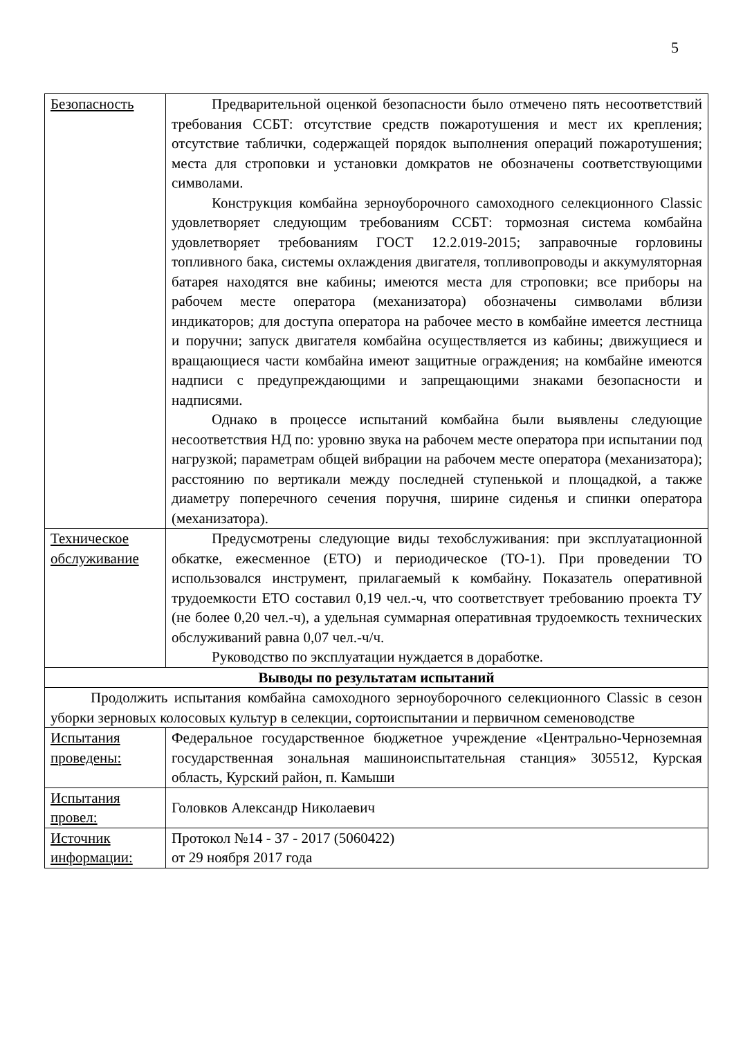5
| Безопасность | Предварительной оценкой безопасности было отмечено пять несоответствий требования ССБТ: отсутствие средств пожаротушения и мест их крепления; отсутствие таблички, содержащей порядок выполнения операций пожаротушения; места для строповки и установки домкратов не обозначены соответствующими символами. Конструкция комбайна зерноуборочного самоходного селекционного Classic удовлетворяет следующим требованиям ССБТ: тормозная система комбайна удовлетворяет требованиям ГОСТ 12.2.019-2015; заправочные горловины топливного бака, системы охлаждения двигателя, топливопроводы и аккумуляторная батарея находятся вне кабины; имеются места для строповки; все приборы на рабочем месте оператора (механизатора) обозначены символами вблизи индикаторов; для доступа оператора на рабочее место в комбайне имеется лестница и поручни; запуск двигателя комбайна осуществляется из кабины; движущиеся и вращающиеся части комбайна имеют защитные ограждения; на комбайне имеются надписи с предупреждающими и запрещающими знаками безопасности и надписями. Однако в процессе испытаний комбайна были выявлены следующие несоответствия НД по: уровню звука на рабочем месте оператора при испытании под нагрузкой; параметрам общей вибрации на рабочем месте оператора (механизатора); расстоянию по вертикали между последней ступенькой и площадкой, а также диаметру поперечного сечения поручня, ширине сиденья и спинки оператора (механизатора). |
| Техническое обслуживание | Предусмотрены следующие виды техобслуживания: при эксплуатационной обкатке, ежесменное (ЕТО) и периодическое (ТО-1). При проведении ТО использовался инструмент, прилагаемый к комбайну. Показатель оперативной трудоемкости ЕТО составил 0,19 чел.-ч, что соответствует требованию проекта ТУ (не более 0,20 чел.-ч), а удельная суммарная оперативная трудоемкость технических обслуживаний равна 0,07 чел.-ч/ч. Руководство по эксплуатации нуждается в доработке. |
| Выводы по результатам испытаний | |
| Продолжить испытания комбайна самоходного зерноуборочного селекционного Classic в сезон уборки зерновых колосовых культур в селекции, сортоиспытании и первичном семеноводстве | |
| Испытания проведены: | Федеральное государственное бюджетное учреждение «Центрально-Черноземная государственная зональная машиноиспытательная станция» 305512, Курская область, Курский район, п. Камыши |
| Испытания провел: | Головков Александр Николаевич |
| Источник информации: | Протокол №14 - 37 - 2017 (5060422) от 29 ноября 2017 года |